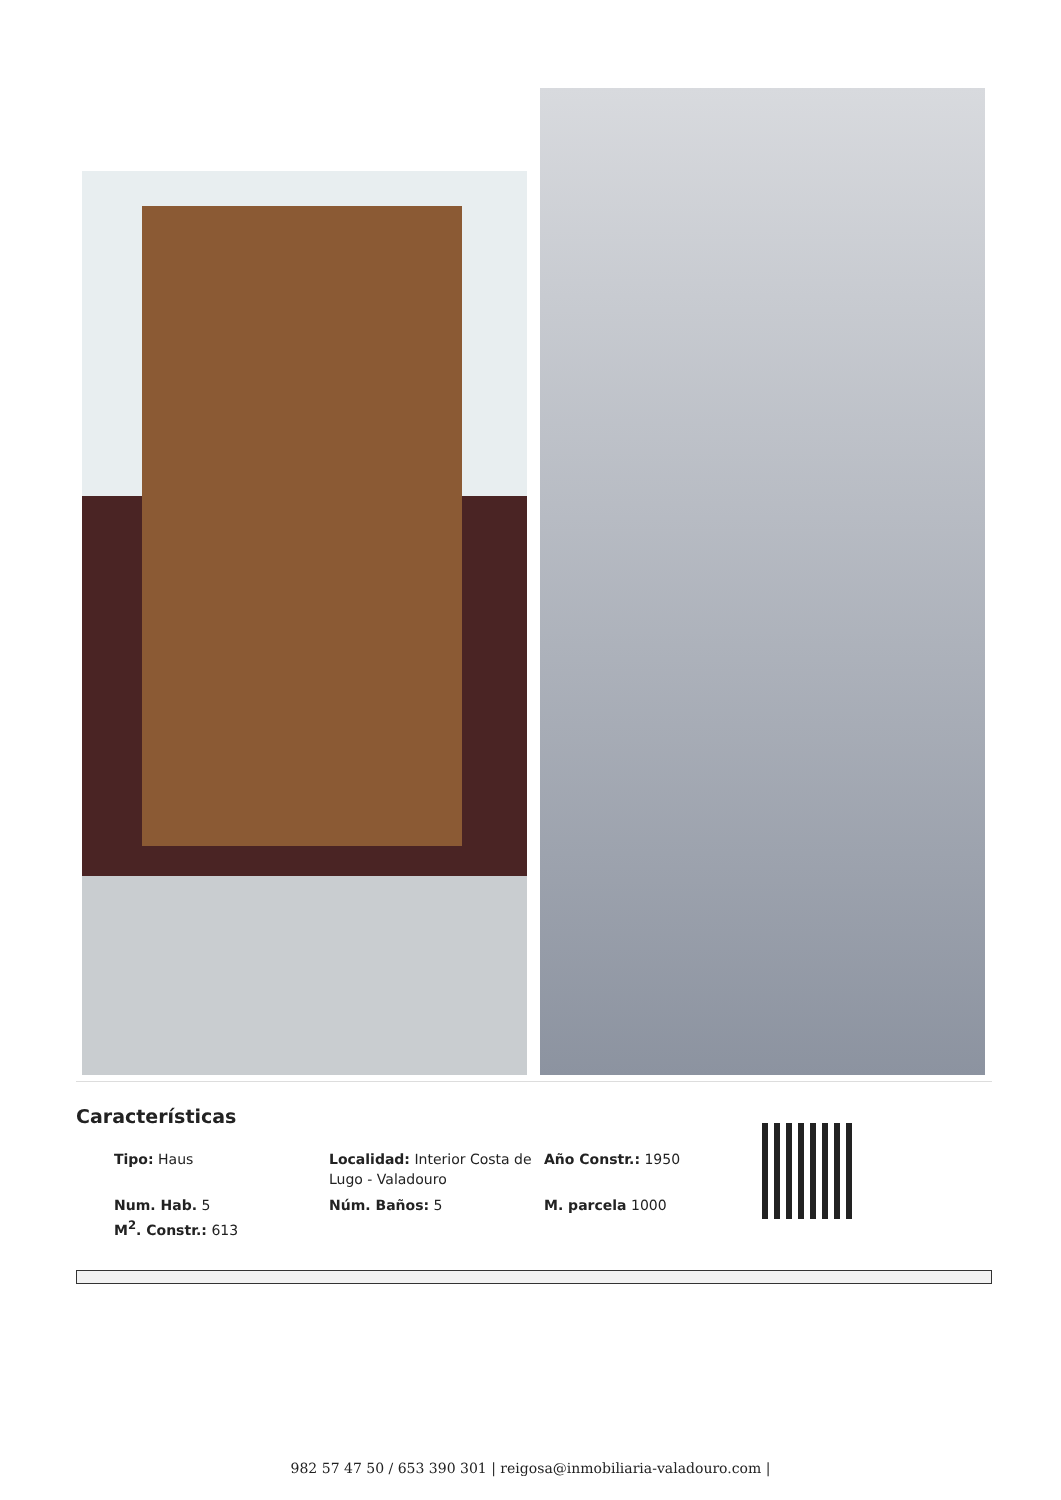Características
| Tipo: Haus | Localidad: Interior Costa de Lugo - Valadouro | Año Constr.: 1950 |
| Num. Hab. 5 M<sup>2</sup>. Constr.: 613 | Núm. Baños: 5 | M. parcela 1000 |
982 57 47 50 / 653 390 301 | reigosa@inmobiliaria-valadouro.com |